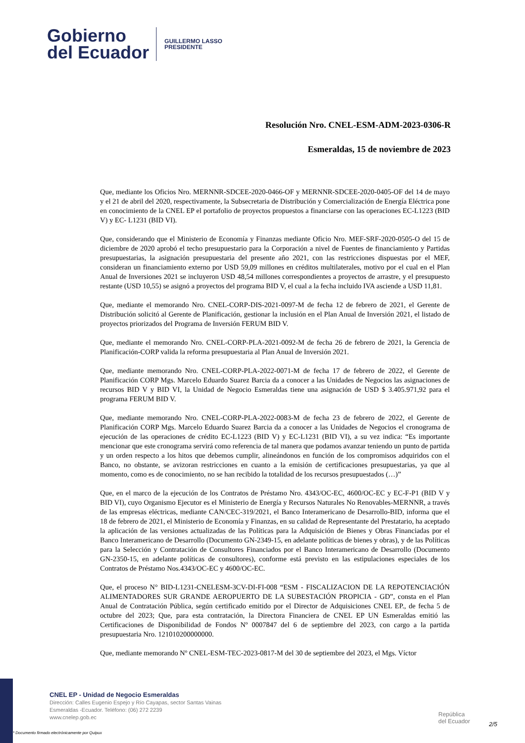Gobierno
del Ecuador
GUILLERMO LASSO
PRESIDENTE
Resolución Nro. CNEL-ESM-ADM-2023-0306-R
Esmeraldas, 15 de noviembre de 2023
Que, mediante los Oficios Nro. MERNNR-SDCEE-2020-0466-OF y MERNNR-SDCEE-2020-0405-OF del 14 de mayo y el 21 de abril del 2020, respectivamente, la Subsecretaria de Distribución y Comercialización de Energía Eléctrica pone en conocimiento de la CNEL EP el portafolio de proyectos propuestos a financiarse con las operaciones EC-L1223 (BID V) y EC- L1231 (BID VI).
Que, considerando que el Ministerio de Economía y Finanzas mediante Oficio Nro. MEF-SRF-2020-0505-O del 15 de diciembre de 2020 aprobó el techo presupuestario para la Corporación a nivel de Fuentes de financiamiento y Partidas presupuestarias, la asignación presupuestaria del presente año 2021, con las restricciones dispuestas por el MEF, consideran un financiamiento externo por USD 59,09 millones en créditos multilaterales, motivo por el cual en el Plan Anual de Inversiones 2021 se incluyeron USD 48,54 millones correspondientes a proyectos de arrastre, y el presupuesto restante (USD 10,55) se asignó a proyectos del programa BID V, el cual a la fecha incluido IVA asciende a USD 11,81.
Que, mediante el memorando Nro. CNEL-CORP-DIS-2021-0097-M de fecha 12 de febrero de 2021, el Gerente de Distribución solicitó al Gerente de Planificación, gestionar la inclusión en el Plan Anual de Inversión 2021, el listado de proyectos priorizados del Programa de Inversión FERUM BID V.
Que, mediante el memorando Nro. CNEL-CORP-PLA-2021-0092-M de fecha 26 de febrero de 2021, la Gerencia de Planificación-CORP valida la reforma presupuestaria al Plan Anual de Inversión 2021.
Que, mediante memorando Nro. CNEL-CORP-PLA-2022-0071-M de fecha 17 de febrero de 2022, el Gerente de Planificación CORP Mgs. Marcelo Eduardo Suarez Barcia da a conocer a las Unidades de Negocios las asignaciones de recursos BID V y BID VI, la Unidad de Negocio Esmeraldas tiene una asignación de USD $ 3.405.971,92 para el programa FERUM BID V.
Que, mediante memorando Nro. CNEL-CORP-PLA-2022-0083-M de fecha 23 de febrero de 2022, el Gerente de Planificación CORP Mgs. Marcelo Eduardo Suarez Barcia da a conocer a las Unidades de Negocios el cronograma de ejecución de las operaciones de crédito EC-L1223 (BID V) y EC-L1231 (BID VI), a su vez indica: “Es importante mencionar que este cronograma servirá como referencia de tal manera que podamos avanzar teniendo un punto de partida y un orden respecto a los hitos que debemos cumplir, alineándonos en función de los compromisos adquiridos con el Banco, no obstante, se avizoran restricciones en cuanto a la emisión de certificaciones presupuestarias, ya que al momento, como es de conocimiento, no se han recibido la totalidad de los recursos presupuestados (…)”
Que, en el marco de la ejecución de los Contratos de Préstamo Nro. 4343/OC-EC, 4600/OC-EC y EC-F-P1 (BID V y BID VI), cuyo Organismo Ejecutor es el Ministerio de Energía y Recursos Naturales No Renovables-MERNNR, a través de las empresas eléctricas, mediante CAN/CEC-319/2021, el Banco Interamericano de Desarrollo-BID, informa que el 18 de febrero de 2021, el Ministerio de Economía y Finanzas, en su calidad de Representante del Prestatario, ha aceptado la aplicación de las versiones actualizadas de las Políticas para la Adquisición de Bienes y Obras Financiadas por el Banco Interamericano de Desarrollo (Documento GN-2349-15, en adelante políticas de bienes y obras), y de las Políticas para la Selección y Contratación de Consultores Financiados por el Banco Interamericano de Desarrollo (Documento GN-2350-15, en adelante políticas de consultores), conforme está previsto en las estipulaciones especiales de los Contratos de Préstamo Nos.4343/OC-EC y 4600/OC-EC.
Que, el proceso N° BID-L1231-CNELESM-3CV-DI-FI-008 “ESM - FISCALIZACION DE LA REPOTENCIACIÓN ALIMENTADORES SUR GRANDE AEROPUERTO DE LA SUBESTACIÓN PROPICIA - GD”, consta en el Plan Anual de Contratación Pública, según certificado emitido por el Director de Adquisiciones CNEL EP., de fecha 5 de octubre del 2023; Que, para esta contratación, la Directora Financiera de CNEL EP UN Esmeraldas emitió las Certificaciones de Disponibilidad de Fondos Nº 0007847 del 6 de septiembre del 2023, con cargo a la partida presupuestaria Nro. 121010200000000.
Que, mediante memorando Nº CNEL-ESM-TEC-2023-0817-M del 30 de septiembre del 2023, el Mgs. Víctor
CNEL EP - Unidad de Negocio Esmeraldas
Dirección: Calles Eugenio Espejo y Río Cayapas, sector Santas Vainas
Esmeraldas -Ecuador. Teléfono: (06) 272 2239
www.cnelep.gob.ec
República
del Ecuador
2/5
* Documento firmado electrónicamente por Quipux